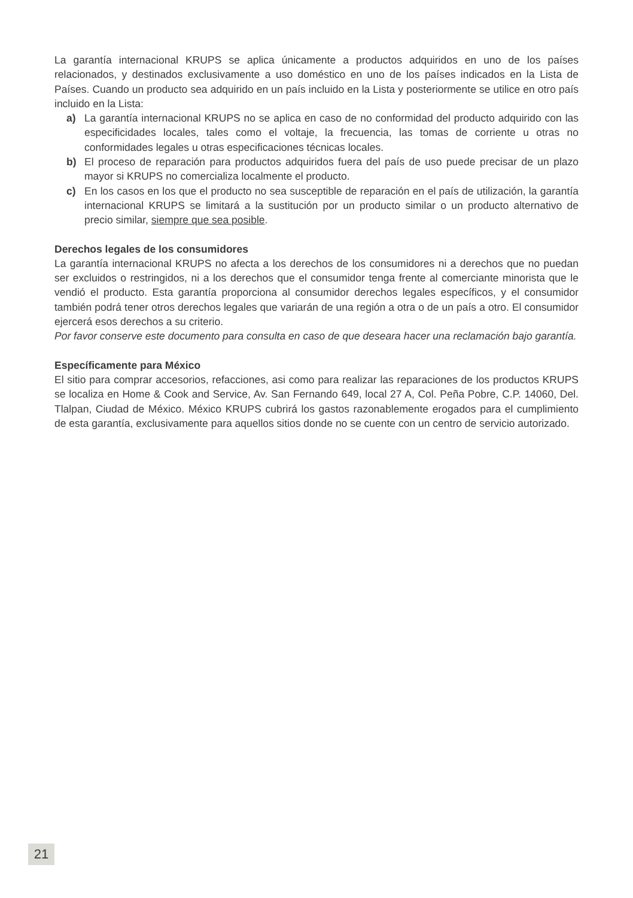La garantía internacional KRUPS se aplica únicamente a productos adquiridos en uno de los países relacionados, y destinados exclusivamente a uso doméstico en uno de los países indicados en la Lista de Países. Cuando un producto sea adquirido en un país incluido en la Lista y posteriormente se utilice en otro país incluido en la Lista:
a) La garantía internacional KRUPS no se aplica en caso de no conformidad del producto adquirido con las especificidades locales, tales como el voltaje, la frecuencia, las tomas de corriente u otras no conformidades legales u otras especificaciones técnicas locales.
b) El proceso de reparación para productos adquiridos fuera del país de uso puede precisar de un plazo mayor si KRUPS no comercializa localmente el producto.
c) En los casos en los que el producto no sea susceptible de reparación en el país de utilización, la garantía internacional KRUPS se limitará a la sustitución por un producto similar o un producto alternativo de precio similar, siempre que sea posible.
Derechos legales de los consumidores
La garantía internacional KRUPS no afecta a los derechos de los consumidores ni a derechos que no puedan ser excluidos o restringidos, ni a los derechos que el consumidor tenga frente al comerciante minorista que le vendió el producto. Esta garantía proporciona al consumidor derechos legales específicos, y el consumidor también podrá tener otros derechos legales que variarán de una región a otra o de un país a otro. El consumidor ejercerá esos derechos a su criterio.
Por favor conserve este documento para consulta en caso de que deseara hacer una reclamación bajo garantía.
Específicamente para México
El sitio para comprar accesorios, refacciones, asi como para realizar las reparaciones de los productos KRUPS se localiza en Home & Cook and Service, Av. San Fernando 649, local 27 A, Col. Peña Pobre, C.P. 14060, Del. Tlalpan, Ciudad de México. México KRUPS cubrirá los gastos razonablemente erogados para el cumplimiento de esta garantía, exclusivamente para aquellos sitios donde no se cuente con un centro de servicio autorizado.
21